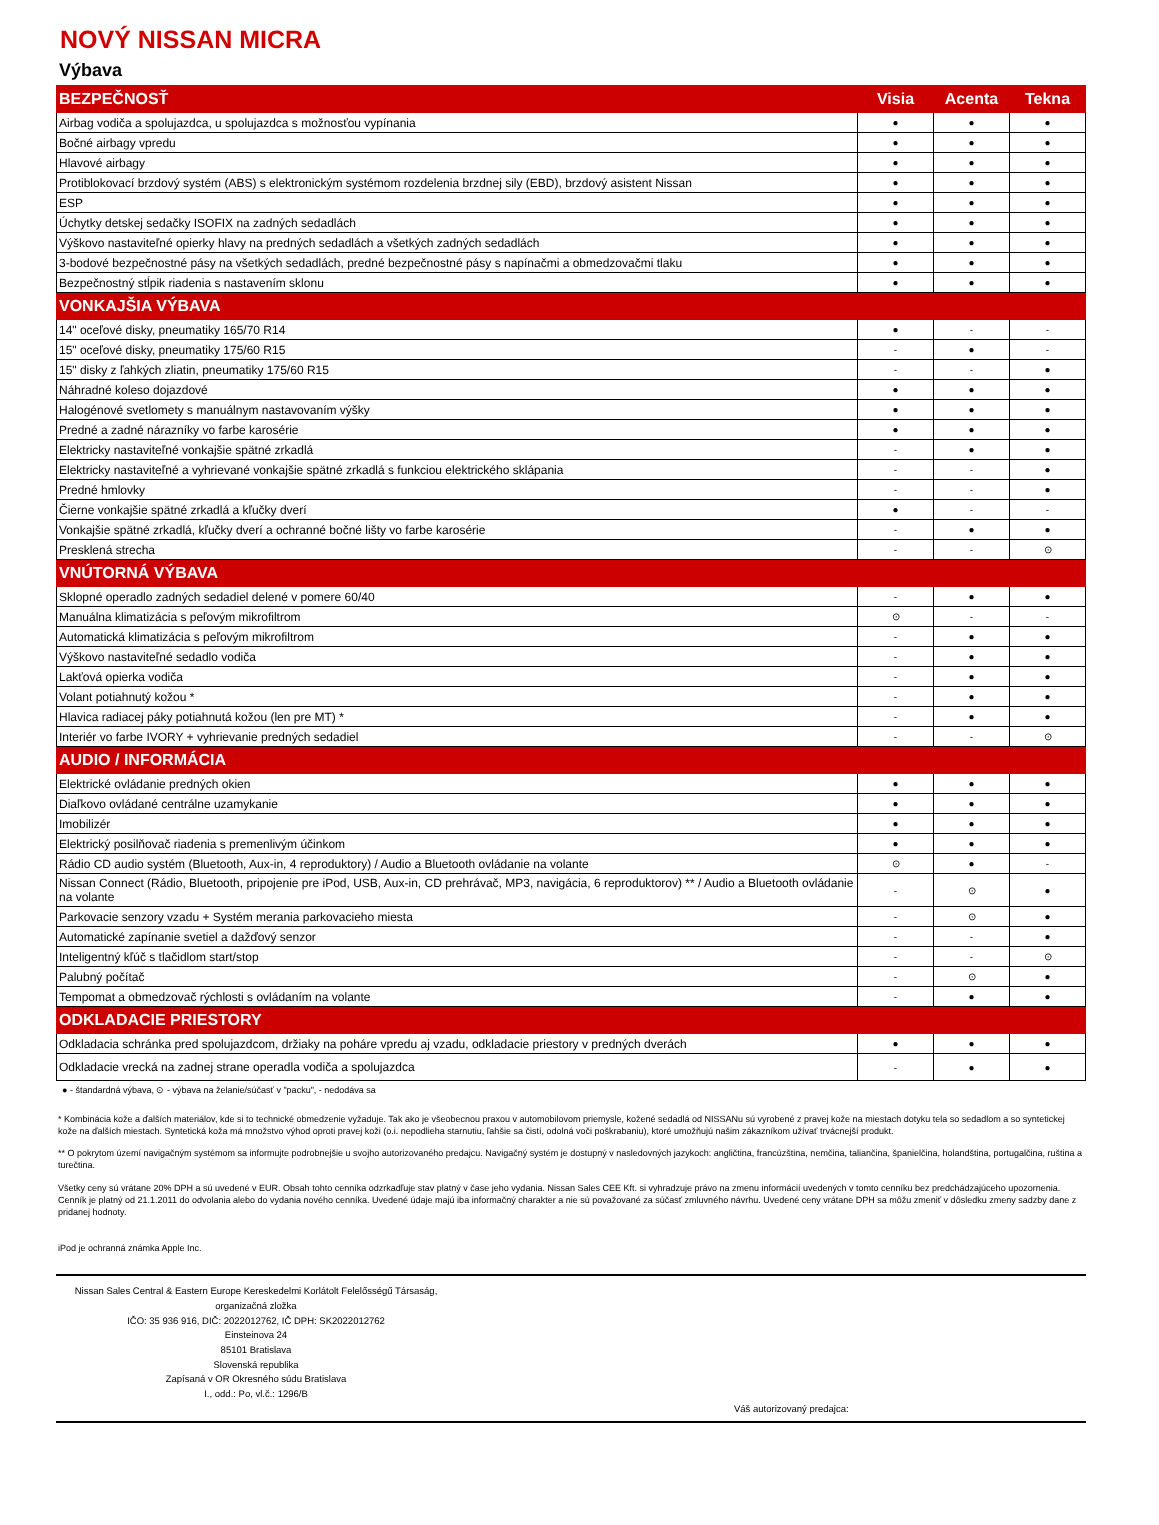NOVÝ NISSAN MICRA
Výbava
| BEZPEČNOSŤ | Visia | Acenta | Tekna |
| Airbag vodiča a spolujazdca, u spolujazdca s možnosťou vypínania | ● | ● | ● |
| Bočné airbagy vpredu | ● | ● | ● |
| Hlavové airbagy | ● | ● | ● |
| Protiblokovací brzdový systém (ABS) s elektronickým systémom rozdelenia brzdnej sily (EBD), brzdový asistent Nissan | ● | ● | ● |
| ESP | ● | ● | ● |
| Úchytky detskej sedačky ISOFIX na zadných sedadlách | ● | ● | ● |
| Výškovo nastaviteľné opierky hlavy na predných sedadlách a všetkých zadných sedadlách | ● | ● | ● |
| 3-bodové bezpečnostné pásy na všetkých sedadlách, predné bezpečnostné pásy s napínačmi a obmedzovačmi tlaku | ● | ● | ● |
| Bezpečnostný stĺpik riadenia s nastavením sklonu | ● | ● | ● |
| VONKAJŠIA VÝBAVA | | | |
| 14" oceľové disky, pneumatiky 165/70 R14 | ● | - | - |
| 15" oceľové disky, pneumatiky 175/60 R15 | - | ● | - |
| 15" disky z ľahkých zliatin, pneumatiky 175/60 R15 | - | - | ● |
| Náhradné koleso dojazdové | ● | ● | ● |
| Halogénové svetlomety s manuálnym nastavovaním výšky | ● | ● | ● |
| Predné a zadné nárazníky vo farbe karosérie | ● | ● | ● |
| Elektricky nastaviteľné vonkajšie spätné zrkadlá | - | ● | ● |
| Elektricky nastaviteľné a vyhrievané vonkajšie spätné zrkadlá s funkciou elektrického sklápania | - | - | ● |
| Predné hmlovky | - | - | ● |
| Čierne vonkajšie spätné zrkadlá a kľučky dverí | ● | - | - |
| Vonkajšie spätné zrkadlá, kľučky dverí a ochranné bočné lišty vo farbe karosérie | - | ● | ● |
| Presklená strecha | - | - | ⊙ |
| VNÚTORNÁ VÝBAVA | | | |
| Sklopné operadlo zadných sedadiel delené v pomere 60/40 | - | ● | ● |
| Manuálna klimatizácia s peľovým mikrofiltrom | ⊙ | - | - |
| Automatická klimatizácia s peľovým mikrofiltrom | - | ● | ● |
| Výškovo nastaviteľné sedadlo vodiča | - | ● | ● |
| Lakťová opierka vodiča | - | ● | ● |
| Volant potiahnutý kožou * | - | ● | ● |
| Hlavica radiacej páky potiahnutá kožou (len pre MT) * | - | ● | ● |
| Interiér vo farbe IVORY + vyhrievanie predných sedadiel | - | - | ⊙ |
| AUDIO / INFORMÁCIA | | | |
| Elektrické ovládanie predných okien | ● | ● | ● |
| Diaľkovo ovládané centrálne uzamykanie | ● | ● | ● |
| Imobilizér | ● | ● | ● |
| Elektrický posilňovač riadenia s premenlivým účinkom | ● | ● | ● |
| Rádio CD audio systém (Bluetooth, Aux-in, 4 reproduktory) / Audio a Bluetooth ovládanie na volante | ⊙ | ● | - |
| Nissan Connect (Rádio, Bluetooth, pripojenie pre iPod, USB, Aux-in, CD prehrávač, MP3, navigácia, 6 reproduktorov) ** / Audio a Bluetooth ovládanie na volante | - | ⊙ | ● |
| Parkovacie senzory vzadu + Systém merania parkovacieho miesta | - | ⊙ | ● |
| Automatické zapínanie svetiel a dažďový senzor | - | - | ● |
| Inteligentný kľúč s tlačidlom start/stop | - | - | ⊙ |
| Palubný počítač | - | ⊙ | ● |
| Tempomat a obmedzovač rýchlosti s ovládaním na volante | - | ● | ● |
| ODKLADACIE PRIESTORY | | | |
| Odkladacia schránka pred spolujazdcom, držiaky na poháre vpredu aj vzadu, odkladacie priestory v predných dverách | ● | ● | ● |
| Odkladacie vrecká na zadnej strane operadla vodiča a spolujazdca | - | ● | ● |
● - štandardná výbava, ⊙ - výbava na želanie/súčasť v "packu", - nedodáva sa
* Kombinácia kože a ďalších materiálov, kde si to technické obmedzenie vyžaduje. Tak ako je všeobecnou praxou v automobilovom priemysle, kožené sedadlá od NISSANu sú vyrobené z pravej kože na miestach dotyku tela so sedadlom a so syntetickej kože na ďalších miestach. Syntetická koža má množstvo výhod oproti pravej koži (o.i. nepodlieha starnutiu, ľahšie sa čistí, odolná voči poškrabaniu), ktoré umožňujú našim zákazníkom užívať trvácnejší produkt.
** O pokrytom území navigačným systémom sa informujte podrobnejšie u svojho autorizovaného predajcu. Navigačný systém je dostupný v nasledovných jazykoch: angličtina, francúzština, nemčina, taliančina, španielčina, holandština, portugalčina, ruština a turečtina.
Všetky ceny sú vrátane 20% DPH a sú uvedené v EUR. Obsah tohto cenníka odzrkadľuje stav platný v čase jeho vydania. Nissan Sales CEE Kft. si vyhradzuje právo na zmenu informácií uvedených v tomto cenníku bez predchádzajúceho upozornenia. Cenník je platný od 21.1.2011 do odvolania alebo do vydania nového cenníka. Uvedené údaje majú iba informačný charakter a nie sú považované za súčasť zmluvného návrhu. Uvedené ceny vrátane DPH sa môžu zmeniť v dôsledku zmeny sadzby dane z pridanej hodnoty.
iPod je ochranná známka Apple Inc.
Nissan Sales Central & Eastern Europe Kereskedelmi Korlátolt Felelősségű Társaság,
organizačná zložka
IČO: 35 936 916, DIČ: 2022012762, IČ DPH: SK2022012762
Einsteinova 24
85101 Bratislava
Slovenská republika
Zapísaná v OR Okresného súdu Bratislava
I., odd.: Po, vl.č.: 1296/B
Váš autorizovaný predajca: